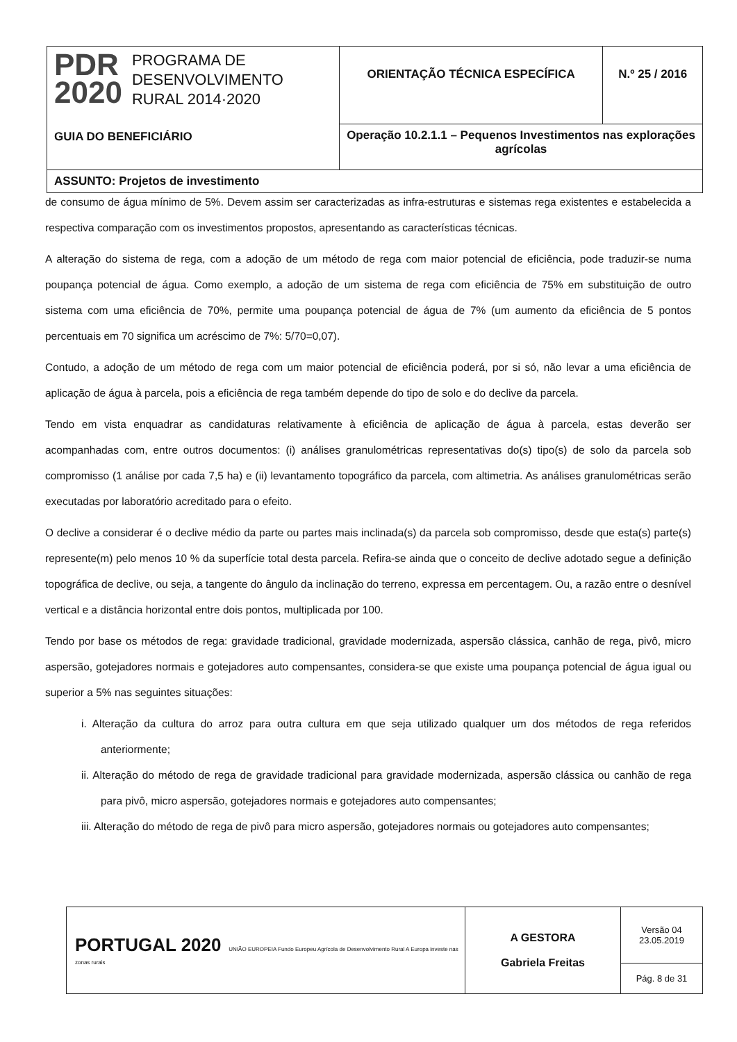| PDR 2020 PROGRAMA DE DESENVOLVIMENTO RURAL 2014·2020 GUIA DO BENEFICIÁRIO | ORIENTAÇÃO TÉCNICA ESPECÍFICA | N.º 25 / 2016 |
| | Operação 10.2.1.1 – Pequenos Investimentos nas explorações agrícolas | |
| ASSUNTO: Projetos de investimento | | |
de consumo de água mínimo de 5%. Devem assim ser caracterizadas as infra-estruturas e sistemas rega existentes e estabelecida a respectiva comparação com os investimentos propostos, apresentando as características técnicas.
A alteração do sistema de rega, com a adoção de um método de rega com maior potencial de eficiência, pode traduzir-se numa poupança potencial de água. Como exemplo, a adoção de um sistema de rega com eficiência de 75% em substituição de outro sistema com uma eficiência de 70%, permite uma poupança potencial de água de 7% (um aumento da eficiência de 5 pontos percentuais em 70 significa um acréscimo de 7%: 5/70=0,07).
Contudo, a adoção de um método de rega com um maior potencial de eficiência poderá, por si só, não levar a uma eficiência de aplicação de água à parcela, pois a eficiência de rega também depende do tipo de solo e do declive da parcela.
Tendo em vista enquadrar as candidaturas relativamente à eficiência de aplicação de água à parcela, estas deverão ser acompanhadas com, entre outros documentos: (i) análises granulométricas representativas do(s) tipo(s) de solo da parcela sob compromisso (1 análise por cada 7,5 ha) e (ii) levantamento topográfico da parcela, com altimetria. As análises granulométricas serão executadas por laboratório acreditado para o efeito.
O declive a considerar é o declive médio da parte ou partes mais inclinada(s) da parcela sob compromisso, desde que esta(s) parte(s) represente(m) pelo menos 10 % da superfície total desta parcela. Refira-se ainda que o conceito de declive adotado segue a definição topográfica de declive, ou seja, a tangente do ângulo da inclinação do terreno, expressa em percentagem. Ou, a razão entre o desnível vertical e a distância horizontal entre dois pontos, multiplicada por 100.
Tendo por base os métodos de rega: gravidade tradicional, gravidade modernizada, aspersão clássica, canhão de rega, pivô, micro aspersão, gotejadores normais e gotejadores auto compensantes, considera-se que existe uma poupança potencial de água igual ou superior a 5% nas seguintes situações:
i. Alteração da cultura do arroz para outra cultura em que seja utilizado qualquer um dos métodos de rega referidos anteriormente;
ii. Alteração do método de rega de gravidade tradicional para gravidade modernizada, aspersão clássica ou canhão de rega para pivô, micro aspersão, gotejadores normais e gotejadores auto compensantes;
iii. Alteração do método de rega de pivô para micro aspersão, gotejadores normais ou gotejadores auto compensantes;
| PORTUGAL 2020 UNIÃO EUROPEIA Fundo Europeu Agrícola de Desenvolvimento Rural A Europa investe nas zonas rurais | A GESTORA Gabriela Freitas | Versão 04 23.05.2019 |
| | | Pág. 8 de 31 |